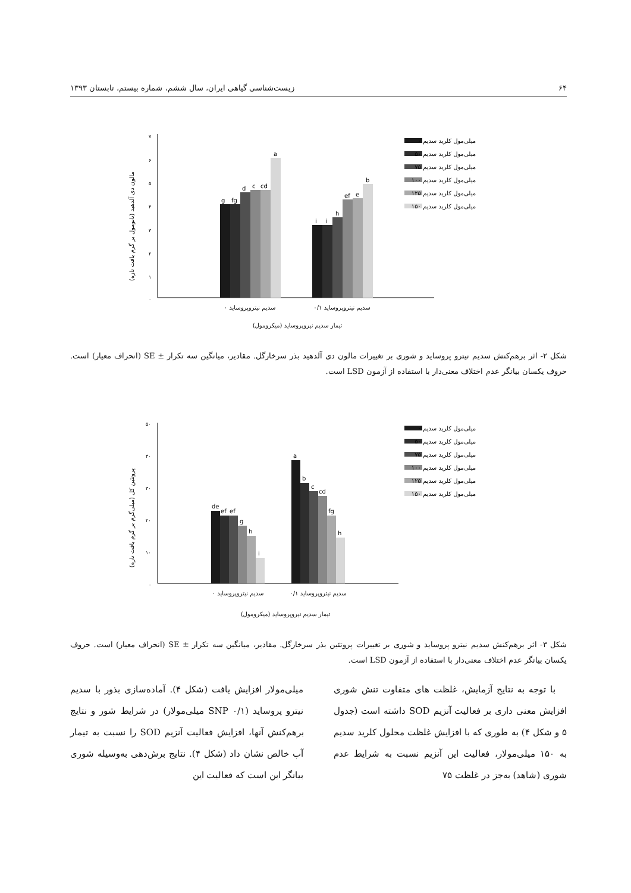۶۴ زیست‌شناسی گیاهی ایران، سال ششم، شماره بیستم، تابستان ۱۳۹۳
مالون دی آلدهید (نانومول بر گرم بافت تازه)
۷
۶
۵
۴
۳
۲
۱
۰
g
fg
d
c
cd
a
i
i
h
ef
e
b
سدیم نیتروپروساید ۰
سدیم نیتروپروساید ۰/۱
تیمار سدیم نیروپروساید (میکرومول)
میلی‌مول کلرید سدیم ۰
میلی‌مول کلرید سدیم ۵۰
میلی‌مول کلرید سدیم ۷۵
میلی‌مول کلرید سدیم ۱۰۰
میلی‌مول کلرید سدیم ۱۲۵
میلی‌مول کلرید سدیم ۱۵۰
شکل ۲- اثر برهم‌کنش سدیم نیترو پروساید و شوری بر تغییرات مالون دی آلدهید بذر سرخارگل. مقادیر، میانگین سه تکرار ± SE (انحراف معیار) است. حروف یکسان بیانگر عدم اختلاف معنی‌دار با استفاده از آزمون LSD است.
پروتئین کل (میلی‌گرم بر گرم بافت تازه)
۵۰
۴۰
۳۰
۲۰
۱۰
۰
de
ef
ef
g
h
i
a
b
c
cd
fg
h
سدیم نیتروپروساید ۰
سدیم نیتروپروساید ۰/۱
تیمار سدیم نیروپروساید (میکرومول)
میلی‌مول کلرید سدیم ۰
میلی‌مول کلرید سدیم ۵۰
میلی‌مول کلرید سدیم ۷۵
میلی‌مول کلرید سدیم ۱۰۰
میلی‌مول کلرید سدیم ۱۲۵
میلی‌مول کلرید سدیم ۱۵۰
شکل ۳- اثر برهم‌کنش سدیم نیترو پروساید و شوری بر تغییرات پروتئین بذر سرخارگل. مقادیر، میانگین سه تکرار ± SE (انحراف معیار) است. حروف یکسان بیانگر عدم اختلاف معنی‌دار با استفاده از آزمون LSD است.
با توجه به نتایج آزمایش، غلظت های متفاوت تنش شوری افزایش معنی داری بر فعالیت آنزیم SOD داشته است (جدول ۵ و شکل ۴) به طوری که با افزایش غلظت محلول کلرید سدیم به ۱۵۰ میلی‌مولار، فعالیت این آنزیم نسبت به شرایط عدم شوری (شاهد) به‌جز در غلظت ۷۵
میلی‌مولار افزایش یافت (شکل ۴). آماده‌سازی بذور با سدیم نیترو پروساید (SNP ۰/۱ میلی‌مولار) در شرایط شور و نتایج برهم‌کنش آنها، افزایش فعالیت آنزیم SOD را نسبت به تیمار آب خالص نشان داد (شکل ۴). نتایج برش‌دهی به‌وسیله شوری بیانگر این است که فعالیت این